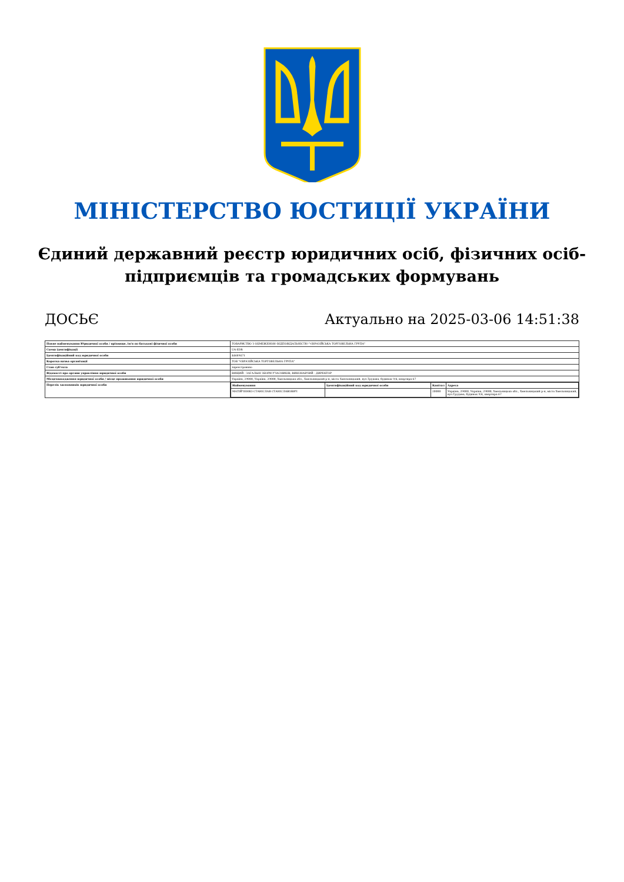МІНІСТЕРСТВО ЮСТИЦІЇ УКРАЇНИ
Єдиний державний реєстр юридичних осіб, фізичних осіб-підприємців та громадських формувань
ДОСЬЄ Актуально на 2025-03-06 14:51:38
| Повне найменування Юридичної особи / прізвище, ім'я по батькові фізичної особи | ТОВАРИСТВО З ОБМЕЖЕНОЮ ВІДПОВІДАЛЬНІСТЮ "ЄВРАЗІЙСЬКА ТОРГОВЕЛЬНА ГРУПА" |
| Схема ідентифікації | UA-EDR |
| Ідентифікаційний код юридичної особи | 44689471 |
| Коротка назва організації | ТОВ "ЄВРАЗІЙСЬКА ТОРГОВЕЛЬНА ГРУПА" |
| Стан суб'єкта | зареєстровано |
| Відомості про органи управління юридичної особи | ВИЩИЙ - ЗАГАЛЬНІ ЗБОРИ УЧАСНИКІВ; ВИКОНАВЧИЙ - ДИРЕКТОР |
| Місцезнаходження юридичної особи / місце проживання юридичної особи | Україна, 29000, Україна, 29000, Хмельницька обл., Хмельницький р-н, місто Хмельницький, вул.Трудова, будинок 9/4, квартира 67 |
| Перелік засновників юридичної особи | / Найменування / Ідентифікаційний код юридичної особи / Капітал / Адреса / / --- / --- / --- / --- / / МАТІЙЧЕНКО СТАНІСЛАВ СТАНІСЛАВОВИЧ / / 20000 / Україна, 29000, Україна, 29000, Хмельницька обл., Хмельницький р-н, місто Хмельницький, вул.Трудова, будинок 9/4, квартира 67 / |